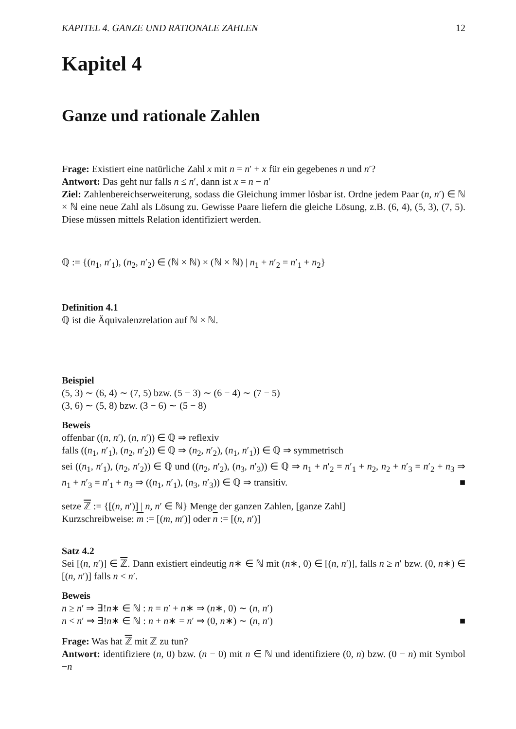KAPITEL 4. GANZE UND RATIONALE ZAHLEN 12
Kapitel 4
Ganze und rationale Zahlen
Frage: Existiert eine natürliche Zahl x mit n = n′ + x für ein gegebenes n und n′?
Antwort: Das geht nur falls n ≤ n′, dann ist x = n − n′
Ziel: Zahlenbereichserweiterung, sodass die Gleichung immer lösbar ist. Ordne jedem Paar (n, n′) ∈ ℕ × ℕ eine neue Zahl als Lösung zu. Gewisse Paare liefern die gleiche Lösung, z.B. (6, 4), (5, 3), (7, 5). Diese müssen mittels Relation identifiziert werden.
ℚ := {(n<sub>1</sub>, n′<sub>1</sub>), (n<sub>2</sub>, n′<sub>2</sub>) ∈ (ℕ × ℕ) × (ℕ × ℕ) | n<sub>1</sub> + n′<sub>2</sub> = n′<sub>1</sub> + n<sub>2</sub>}
Definition 4.1
ℚ ist die Äquivalenzrelation auf ℕ × ℕ.
Beispiel
(5, 3) ∼ (6, 4) ∼ (7, 5) bzw. (5 − 3) ∼ (6 − 4) ∼ (7 − 5)
(3, 6) ∼ (5, 8) bzw. (3 − 6) ∼ (5 − 8)
Beweis
offenbar ((n, n′), (n, n′)) ∈ ℚ ⇒ reflexiv
falls ((n<sub>1</sub>, n′<sub>1</sub>), (n<sub>2</sub>, n′<sub>2</sub>)) ∈ ℚ ⇒ (n<sub>2</sub>, n′<sub>2</sub>), (n<sub>1</sub>, n′<sub>1</sub>)) ∈ ℚ ⇒ symmetrisch
sei ((n<sub>1</sub>, n′<sub>1</sub>), (n<sub>2</sub>, n′<sub>2</sub>)) ∈ ℚ und ((n<sub>2</sub>, n′<sub>2</sub>), (n<sub>3</sub>, n′<sub>3</sub>)) ∈ ℚ ⇒ n<sub>1</sub> + n′<sub>2</sub> = n′<sub>1</sub> + n<sub>2</sub>, n<sub>2</sub> + n′<sub>3</sub> = n′<sub>2</sub> + n<sub>3</sub> ⇒ n<sub>1</sub> + n′<sub>3</sub> = n′<sub>1</sub> + n<sub>3</sub> ⇒ ((n<sub>1</sub>, n′<sub>1</sub>), (n<sub>3</sub>, n′<sub>3</sub>)) ∈ ℚ ⇒ transitiv. ■
setze ℤ := {[(n, n′)] | n, n′ ∈ ℕ} Menge der ganzen Zahlen, [ganze Zahl]
Kurzschreibweise: m := [(m, m′)] oder n := [(n, n′)]
Satz 4.2
Sei [(n, n′)] ∈ ℤ. Dann existiert eindeutig n∗ ∈ ℕ mit (n∗, 0) ∈ [(n, n′)], falls n ≥ n′ bzw. (0, n∗) ∈ [(n, n′)] falls n < n′.
Beweis
n ≥ n′ ⇒ ∃!n∗ ∈ ℕ : n = n′ + n∗ ⇒ (n∗, 0) ∼ (n, n′)
n < n′ ⇒ ∃!n∗ ∈ ℕ : n + n∗ = n′ ⇒ (0, n∗) ∼ (n, n′) ■
Frage: Was hat ℤ mit ℤ zu tun?
Antwort: identifiziere (n, 0) bzw. (n − 0) mit n ∈ ℕ und identifiziere (0, n) bzw. (0 − n) mit Symbol −n